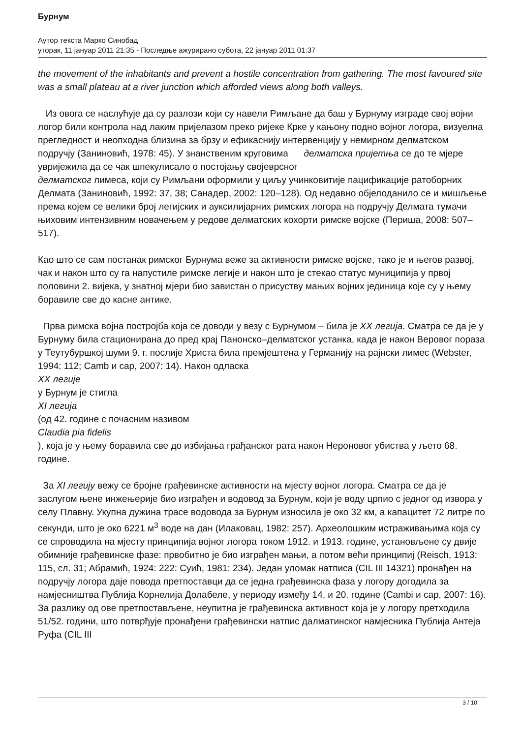Бурнум
Аутор текста Марко Синобад
уторак, 11 јануар 2011 21:35 - Последње ажурирано субота, 22 јануар 2011 01:37
the movement of the inhabitants and prevent a hostile concentration from gathering. The most favoured site was a small plateau at a river junction which afforded views along both valleys.
Из овога се наслућује да су разлози који су навели Римљане да баш у Бурнуму изграде свој војни логор били контрола над лаким пријелазом преко ријеке Крке у кањону подно војног логора, визуелна прегледност и неопходна близина за брзу и ефикаснију интервенцију у немирном делматском подручју (Заниновић, 1978: 45). У знанственим круговима делматска пријетња се до те мјере увријежила да се чак шпекулисало о постојању својеврсног делматског лимеса, који су Римљани оформили у циљу учинковитије пацификације ратоборних Делмата (Заниновић, 1992: 37, 38; Санадер, 2002: 120–128). Од недавно објелоданило се и мишљење према којем се велики број легијских и аукси­лијарних римских логора на подручју Делмата тумачи њиховим интензивним новачењем у редове делматских кохорти римске војске (Периша, 2008: 507–517).
Као што се сам постанак римског Бурнума веже за активности римске војске, тако је и његов развој, чак и након што су га напустиле римске легије и након што је стекао статус муниципија у првој половини 2. вијека, у знатној мјери био завистан о присуству мањих војних јединица које су у њему боравиле све до касне антике.
Прва римска војна постројба која се доводи у везу с Бурнумом – била је XX легија. Сматра се да је у Бурнуму била стационирана до пред крај Панонско–делматског устанка, када је након Веровог пораза у Теутубуршкој шуми 9. г. послије Христа била премјештена у Германију на рајнски лимес (Webster, 1994: 112; Camb и сар, 2007: 14). Након одласка
XX легије
у Бурнум је стигла
XI легија
(од 42. године с почасним називом
Claudia pia fidelis
), која је у њему боравила све до избијања грађанског рата након Нероновог убиства у љето 68. године.
За XI легију вежу се бројне грађевинске активности на мјесту војног логора. Сматра се да је заслугом њене инжењерије био изграђен и водовод за Бурнум, који је воду црпио с једног од извора у селу Плавну. Укупна дужина трасе водовода за Бурнум износила је око 32 км, а капацитет 72 литре по секунди, што је око 6221 м<sup>3</sup> воде на дан (Илаковац, 1982: 257). Археолошким истраживањима која су се спроводила на мјесту принципија војног логора током 1912. и 1913. године, установљене су двије обимније грађевинске фазе: првобитно је био изграђен мањи, а потом већи принципиј (Reisch, 1913: 115, сл. 31; Абрамић, 1924: 222: Суић, 1981: 234). Један уломак натписа (CIL III 14321) пронађен на подручју логора даје повода претпоставци да се једна грађевинска фаза у логору догодила за намјесништва Публија Корнелија Долабеле, у периоду између 14. и 20. године (Cambi и сар, 2007: 16). За разлику од ове претпостављене, неупитна је грађевинска активност која је у логору претходила 51/52. години, што потврђује пронађени грађевински натпис далматинског намјесника Публија Антеја Руфа (CIL III
3 / 10